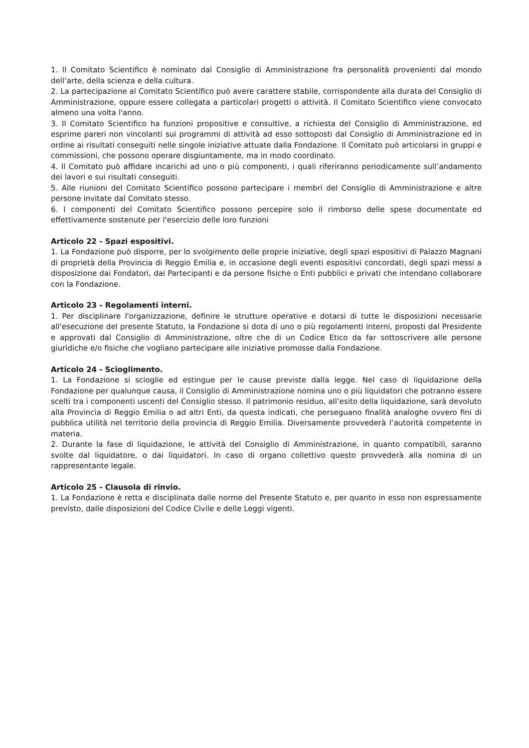1. Il Comitato Scientifico è nominato dal Consiglio di Amministrazione fra personalità provenienti dal mondo dell’arte, della scienza e della cultura.
2. La partecipazione al Comitato Scientifico può avere carattere stabile, corrispondente alla durata del Consiglio di Amministrazione, oppure essere collegata a particolari progetti o attività. Il Comitato Scientifico viene convocato almeno una volta l'anno.
3. Il Comitato Scientifico ha funzioni propositive e consultive, a richiesta del Consiglio di Amministrazione, ed esprime pareri non vincolanti sui programmi di attività ad esso sottoposti dal Consiglio di Amministrazione ed in ordine ai risultati conseguiti nelle singole iniziative attuate dalla Fondazione. Il Comitato può articolarsi in gruppi e commissioni, che possono operare disgiuntamente, ma in modo coordinato.
4. Il Comitato può affidare incarichi ad uno o più componenti, i quali riferiranno periodicamente sull’andamento dei lavori e sui risultati conseguiti.
5. Alle riunioni del Comitato Scientifico possono partecipare i membri del Consiglio di Amministrazione e altre persone invitate dal Comitato stesso.
6. I componenti del Comitato Scientifico possono percepire solo il rimborso delle spese documentate ed effettivamente sostenute per l'esercizio delle loro funzioni
Articolo 22 - Spazi espositivi.
1. La Fondazione può disporre, per lo svolgimento delle proprie iniziative, degli spazi espositivi di Palazzo Magnani di proprietà della Provincia di Reggio Emilia e, in occasione degli eventi espositivi concordati, degli spazi messi a disposizione dai Fondatori, dai Partecipanti e da persone fisiche o Enti pubblici e privati che intendano collaborare con la Fondazione.
Articolo 23 - Regolamenti interni.
1. Per disciplinare l'organizzazione, definire le strutture operative e dotarsi di tutte le disposizioni necessarie all'esecuzione del presente Statuto, la Fondazione si dota di uno o più regolamenti interni, proposti dal Presidente e approvati dal Consiglio di Amministrazione, oltre che di un Codice Etico da far sottoscrivere alle persone giuridiche e/o fisiche che vogliano partecipare alle iniziative promosse dalla Fondazione.
Articolo 24 - Scioglimento.
1. La Fondazione si scioglie ed estingue per le cause previste dalla legge. Nel caso di liquidazione della Fondazione per qualunque causa, il Consiglio di Amministrazione nomina uno o più liquidatori che potranno essere scelti tra i componenti uscenti del Consiglio stesso. Il patrimonio residuo, all’esito della liquidazione, sarà devoluto alla Provincia di Reggio Emilia o ad altri Enti, da questa indicati, che perseguano finalità analoghe ovvero fini di pubblica utilità nel territorio della provincia di Reggio Emilia. Diversamente provvederà l’autorità competente in materia.
2. Durante la fase di liquidazione, le attività del Consiglio di Amministrazione, in quanto compatibili, saranno svolte dal liquidatore, o dai liquidatori. In caso di organo collettivo questo provvederà alla nomina di un rappresentante legale.
Articolo 25 - Clausola di rinvio.
1. La Fondazione è retta e disciplinata dalle norme del Presente Statuto e, per quanto in esso non espressamente previsto, dalle disposizioni del Codice Civile e delle Leggi vigenti.